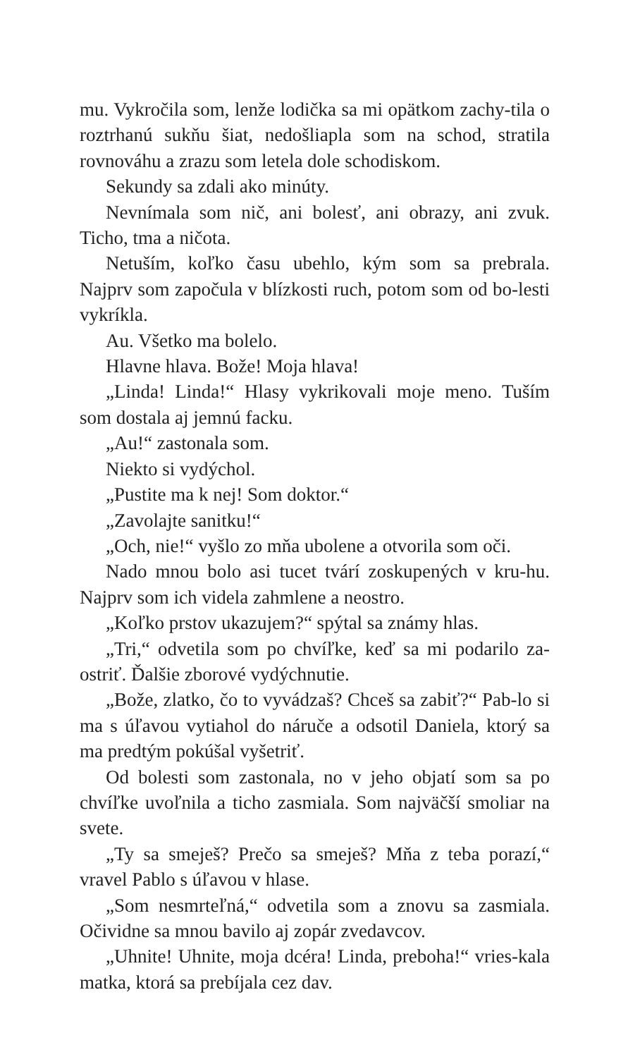mu. Vykročila som, lenže lodička sa mi opätkom zachy-tila o roztrhanú sukňu šiat, nedošliapla som na schod, stratila rovnováhu a zrazu som letela dole schodiskom.
Sekundy sa zdali ako minúty.
Nevnímala som nič, ani bolesť, ani obrazy, ani zvuk. Ticho, tma a ničota.
Netuším, koľko času ubehlo, kým som sa prebrala. Najprv som započula v blízkosti ruch, potom som od bo-lesti vykríkla.
Au. Všetko ma bolelo.
Hlavne hlava. Bože! Moja hlava!
„Linda! Linda!“ Hlasy vykrikovali moje meno. Tuším som dostala aj jemnú facku.
„Au!“ zastonala som.
Niekto si vydýchol.
„Pustite ma k nej! Som doktor.“
„Zavolajte sanitku!“
„Och, nie!“ vyšlo zo mňa ubolene a otvorila som oči.
Nado mnou bolo asi tucet tvárí zoskupených v kru-hu. Najprv som ich videla zahmlene a neostro.
„Koľko prstov ukazujem?“ spýtal sa známy hlas.
„Tri,“ odvetila som po chvíľke, keď sa mi podarilo za-ostriť. Ďalšie zborové vydýchnutie.
„Bože, zlatko, čo to vyvádzaš? Chceš sa zabiť?“ Pab-lo si ma s úľavou vytiahol do náruče a odsotil Daniela, ktorý sa ma predtým pokúšal vyšetriť.
Od bolesti som zastonala, no v jeho objatí som sa po chvíľke uvoľnila a ticho zasmiala. Som najväčší smoliar na svete.
„Ty sa smeješ? Prečo sa smeješ? Mňa z teba porazí,“ vravel Pablo s úľavou v hlase.
„Som nesmrteľná,“ odvetila som a znovu sa zasmiala. Očividne sa mnou bavilo aj zopár zvedavcov.
„Uhnite! Uhnite, moja dcéra! Linda, preboha!“ vries-kala matka, ktorá sa prebíjala cez dav.